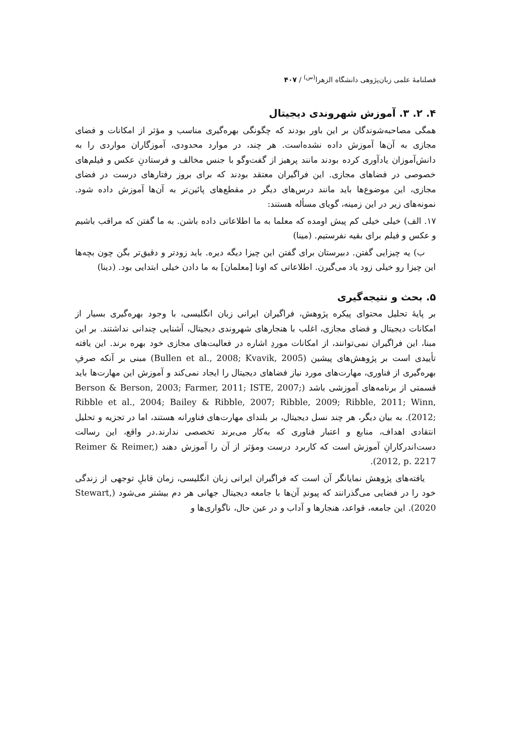فصلنامهٔ علمی زبان‌پژوهی دانشگاه الزهرا<sup>(س)</sup> / ۴۰۷
۴. ۲. ۳. آموزش شهروندی دیجیتال
همگی مصاحبه‌شوندگان بر این باور بودند که چگونگی بهره‌گیری مناسب و مؤثر از امکانات و فضای مجازی به آن‌ها آموزش داده نشده‌است. هر چند، در موارد محدودی، آموزگاران مواردی را به دانش‌آموزان یادآوری کرده بودند مانند پرهیز از گفت‌وگو با جنس مخالف و فرستادنِ عکس و فیلم‌های خصوصی در فضاهای مجازی. این فراگیران معتقد بودند که برای بروز رفتارهای درست در فضای مجازی، این موضوع‌ها باید مانند درس‌های دیگر در مقطع‌های پائین‌تر به آن‌ها آموزش داده شود. نمونه‌های زیر در این زمینه، گویای مسأله هستند:
۱۷. الف) خیلی خیلی کم پیش اومده که معلما به ما اطلاعاتی داده باشن. به ما گفتن که مراقب باشیم و عکس و فیلم برای بقیه نفرستیم. (مینا)
ب) یه چیزایی گفتن. دبیرستان برای گفتن این چیزا دیگه دیره. باید زودتر و دقیق‌تر بگن چون بچه‌ها این چیزا رو خیلی زود یاد می‌گیرن. اطلاعاتی که اونا [معلمان] به ما دادن خیلی ابتدایی بود. (دینا)
۵. بحث و نتیجه‌گیری
بر پایهٔ تحلیل محتوای پیکره پژوهش، فراگیران ایرانی زبان انگلیسی، با وجود بهره‌گیری بسیار از امکانات دیجیتال و فضای مجازی، اغلب با هنجارهای شهروندی دیجیتال، آشنایی چندانی نداشتند. بر این مبنا، این فراگیران نمی‌توانند، از امکانات موردِ اشاره در فعالیت‌های مجازی خود بهره برند. این یافته تأییدی است بر پژوهش‌های پیشین (Bullen et al., 2008; Kvavik, 2005) مبنی بر آنکه صرفِ بهره‌گیری از فناوری، مهارت‌های مورد نیاز فضاهای دیجیتال را ایجاد نمی‌کند و آموزش این مهارت‌ها باید قسمتی از برنامه‌های آموزشی باشد (Berson & Berson, 2003; Farmer, 2011; ISTE, 2007; Ribble et al., 2004; Bailey & Ribble, 2007; Ribble, 2009; Ribble, 2011; Winn, 2012;). به بیان دیگر، هر چند نسل دیجیتال، بر بلندای مهارت‌های فناورانه هستند، اما در تجزیه و تحلیل انتقادی اهداف، منابع و اعتبار فناوری که به‌کار می‌برند تخصصی ندارند.در واقع، این رسالت دست‌اندرکارانِ آموزش است که کاربرد درست ومؤثر از آن را آموزش دهند (Reimer & Reimer, 2012, p. 2217).
یافته‌های پژوهش نمایانگر آن است که فراگیران ایرانی زبان انگلیسی، زمان قابلِ توجهی از زندگی خود را در فضایی می‌گذرانند که پیوندِ آن‌ها با جامعه دیجیتال جهانی هر دم بیشتر می‌شود (Stewart, 2020). این جامعه، قواعد، هنجارها و آداب و در عین حال، ناگواری‌ها و